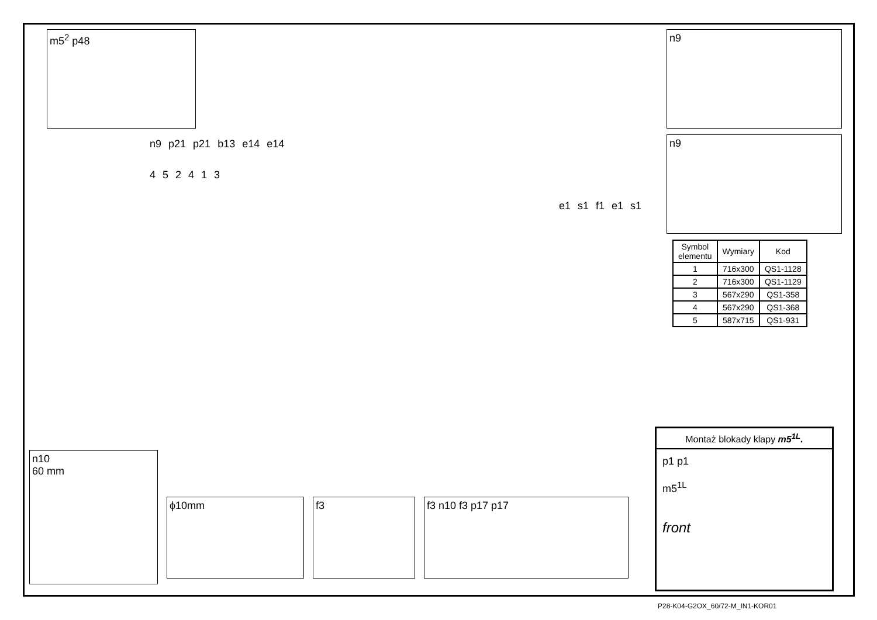m5<sup>2</sup> p48
n9 p21 p21 b13 e14 e14
452413
e1 s1 f1 e1 s1
n10
60 mm
ϕ10mm f3 f3 n10 f3 p17 p17
n9
n9
| Symbol elementu | Wymiary | Kod |
| --- | --- | --- |
| 1 | 716x300 | QS1-1128 |
| 2 | 716x300 | QS1-1129 |
| 3 | 567x290 | QS1-358 |
| 4 | 567x290 | QS1-368 |
| 5 | 587x715 | QS1-931 |
Montaż blokady klapy m5<sup>1L</sup>.
p1 p1
m5<sup>1L</sup>
front
P28-K04-G2OX_60/72-M_IN1-KOR01